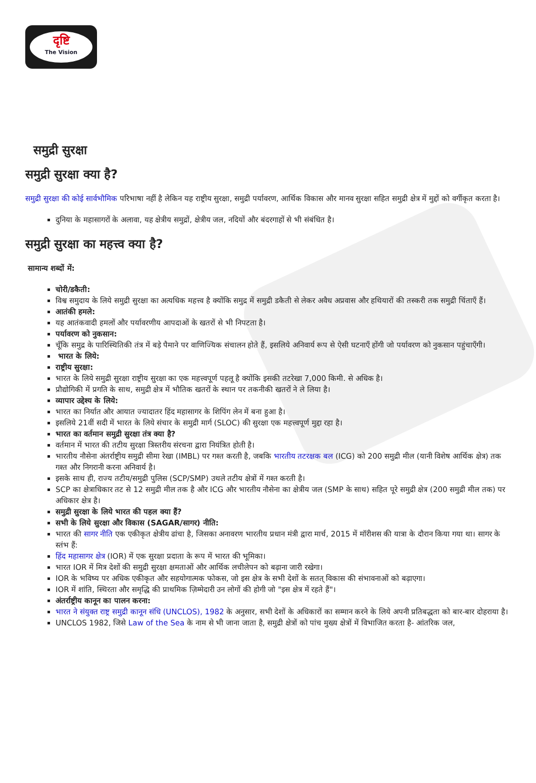दृष्टि
The Vision
समुद्री सुरक्षा
समुद्री सुरक्षा क्या है?
समुद्री सुरक्षा की कोई सार्वभौमिक परिभाषा नहीं है लेकिन यह राष्ट्रीय सुरक्षा, समुद्री पर्यावरण, आर्थिक विकास और मानव सुरक्षा सहित समुद्री क्षेत्र में मुद्दों को वर्गीकृत करता है।
दुनिया के महासागरों के अलावा, यह क्षेत्रीय समुद्रों, क्षेत्रीय जल, नदियों और बंदरगाहों से भी संबंधित है।
समुद्री सुरक्षा का महत्त्व क्या है?
सामान्य शब्दों में:
चोरी/डकैती:
विश्व समुदाय के लिये समुद्री सुरक्षा का अत्यधिक महत्त्व है क्योंकि समुद्र में समुद्री डकैती से लेकर अवैध अप्रवास और हथियारों की तस्करी तक समुद्री चिंताएँ हैं।
आतंकी हमले:
यह आतंकवादी हमलों और पर्यावरणीय आपदाओं के खतरों से भी निपटता है।
पर्यावरण को नुकसान:
चूँकि समुद्र के पारिस्थितिकी तंत्र में बड़े पैमाने पर वाणिज्यिक संचालन होते हैं, इसलिये अनिवार्य रूप से ऐसी घटनाएँ होंगी जो पर्यावरण को नुकसान पहुंचाएँगी।
भारत के लिये:
राष्ट्रीय सुरक्षा:
भारत के लिये समुद्री सुरक्षा राष्ट्रीय सुरक्षा का एक महत्त्वपूर्ण पहलू है क्योंकि इसकी तटरेखा 7,000 किमी. से अधिक है।
प्रौद्योगिकी में प्रगति के साथ, समुद्री क्षेत्र में भौतिक खतरों के स्थान पर तकनीकी खतरों ने ले लिया है।
व्यापार उद्देश्य के लिये:
भारत का निर्यात और आयात ज्यादातर हिंद महासागर के शिपिंग लेन में बना हुआ है।
इसलिये 21वीं सदी में भारत के लिये संचार के समुद्री मार्ग (SLOC) की सुरक्षा एक महत्त्वपूर्ण मुद्दा रहा है।
भारत का वर्तमान समुद्री सुरक्षा तंत्र क्या है?
वर्तमान में भारत की तटीय सुरक्षा त्रिस्तरीय संरचना द्वारा नियंत्रित होती है।
भारतीय नौसेना अंतर्राष्ट्रीय समुद्री सीमा रेखा (IMBL) पर गश्त करती है, जबकि भारतीय तटरक्षक बल (ICG) को 200 समुद्री मील (यानी विशेष आर्थिक क्षेत्र) तक गश्त और निगरानी करना अनिवार्य है।
इसके साथ ही, राज्य तटीय/समुद्री पुलिस (SCP/SMP) उथले तटीय क्षेत्रों में गश्त करती है।
SCP का क्षेत्राधिकार तट से 12 समुद्री मील तक है और ICG और भारतीय नौसेना का क्षेत्रीय जल (SMP के साथ) सहित पूरे समुद्री क्षेत्र (200 समुद्री मील तक) पर अधिकार क्षेत्र है।
समुद्री सुरक्षा के लिये भारत की पहल क्या हैं?
सभी के लिये सुरक्षा और विकास (SAGAR/सागर) नीति:
भारत की सागर नीति एक एकीकृत क्षेत्रीय ढांचा है, जिसका अनावरण भारतीय प्रधान मंत्री द्वारा मार्च, 2015 में मॉरीशस की यात्रा के दौरान किया गया था। सागर के स्तंभ हैं:
हिंद महासागर क्षेत्र (IOR) में एक सुरक्षा प्रदाता के रूप में भारत की भूमिका।
भारत IOR में मित्र देशों की समुद्री सुरक्षा क्षमताओं और आर्थिक लचीलेपन को बढ़ाना जारी रखेगा।
IOR के भविष्य पर अधिक एकीकृत और सहयोगात्मक फोकस, जो इस क्षेत्र के सभी देशों के सतत् विकास की संभावनाओं को बढ़ाएगा।
IOR में शांति, स्थिरता और समृद्धि की प्राथमिक ज़िम्मेदारी उन लोगों की होगी जो "इस क्षेत्र में रहते हैं"।
अंतर्राष्ट्रीय कानून का पालन करना:
भारत ने संयुक्त राष्ट्र समुद्री कानून संधि (UNCLOS), 1982 के अनुसार, सभी देशों के अधिकारों का सम्मान करने के लिये अपनी प्रतिबद्धता को बार-बार दोहराया है।
UNCLOS 1982, जिसे Law of the Sea के नाम से भी जाना जाता है, समुद्री क्षेत्रों को पांच मुख्य क्षेत्रों में विभाजित करता है- आंतरिक जल,